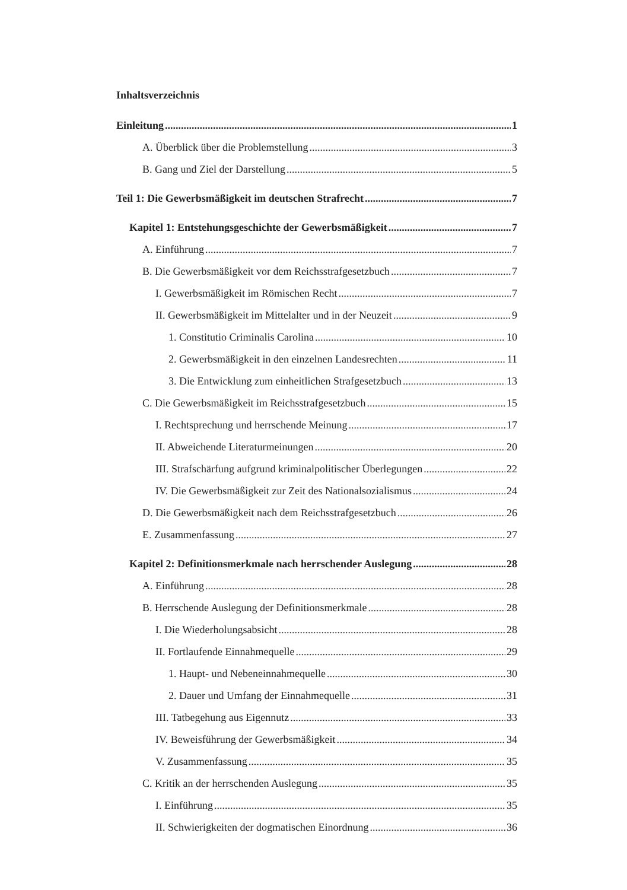Inhaltsverzeichnis
Einleitung 1
A. Überblick über die Problemstellung 3
B. Gang und Ziel der Darstellung 5
Teil 1: Die Gewerbsmäßigkeit im deutschen Strafrecht 7
Kapitel 1: Entstehungsgeschichte der Gewerbsmäßigkeit 7
A. Einführung 7
B. Die Gewerbsmäßigkeit vor dem Reichsstrafgesetzbuch 7
I. Gewerbsmäßigkeit im Römischen Recht 7
II. Gewerbsmäßigkeit im Mittelalter und in der Neuzeit 9
1. Constitutio Criminalis Carolina 10
2. Gewerbsmäßigkeit in den einzelnen Landesrechten 11
3. Die Entwicklung zum einheitlichen Strafgesetzbuch 13
C. Die Gewerbsmäßigkeit im Reichsstrafgesetzbuch 15
I. Rechtsprechung und herrschende Meinung 17
II. Abweichende Literaturmeinungen 20
III. Strafschärfung aufgrund kriminalpolitischer Überlegungen 22
IV. Die Gewerbsmäßigkeit zur Zeit des Nationalsozialismus 24
D. Die Gewerbsmäßigkeit nach dem Reichsstrafgesetzbuch 26
E. Zusammenfassung 27
Kapitel 2: Definitionsmerkmale nach herrschender Auslegung 28
A. Einführung 28
B. Herrschende Auslegung der Definitionsmerkmale 28
I. Die Wiederholungsabsicht 28
II. Fortlaufende Einnahmequelle 29
1. Haupt- und Nebeneinnahmequelle 30
2. Dauer und Umfang der Einnahmequelle 31
III. Tatbegehung aus Eigennutz 33
IV. Beweisführung der Gewerbsmäßigkeit 34
V. Zusammenfassung 35
C. Kritik an der herrschenden Auslegung 35
I. Einführung 35
II. Schwierigkeiten der dogmatischen Einordnung 36